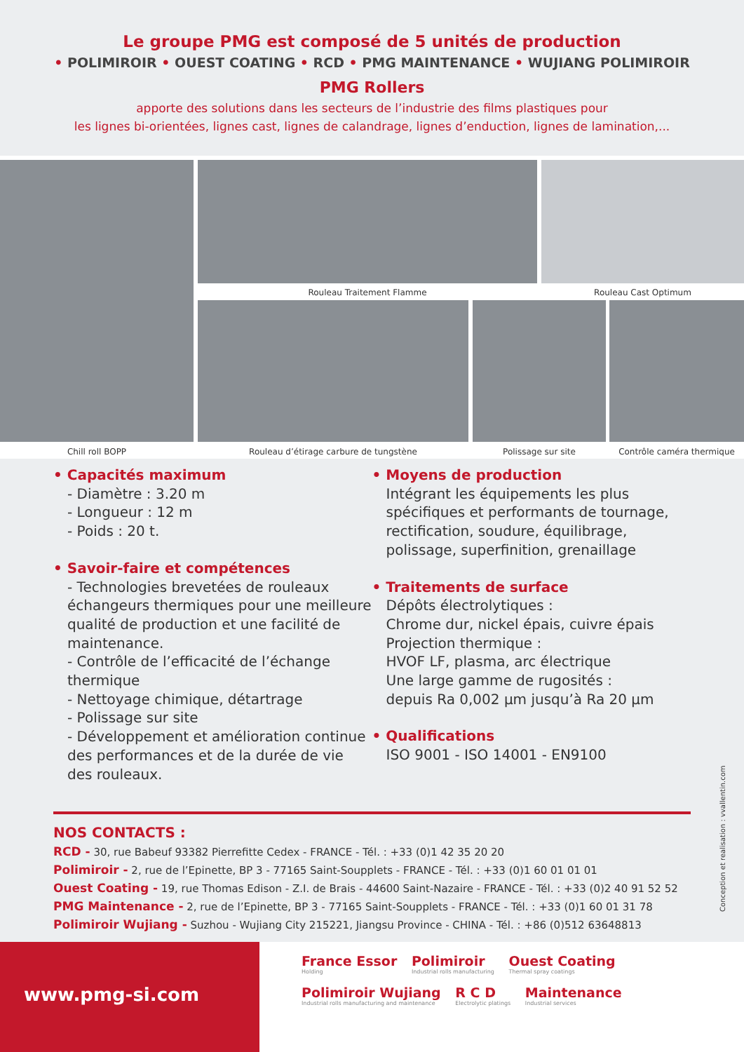Le groupe PMG est composé de 5 unités de production
• POLIMIROIR • OUEST COATING • RCD • PMG MAINTENANCE • WUJIANG POLIMIROIR
PMG Rollers
apporte des solutions dans les secteurs de l’industrie des films plastiques pour
les lignes bi-orientées, lignes cast, lignes de calandrage, lignes d’enduction, lignes de lamination,...
Rouleau Traitement Flamme Rouleau Cast Optimum
Chill roll BOPP Rouleau d’étirage carbure de tungstène Polissage sur site Contrôle caméra thermique
• Capacités maximum
- Diamètre : 3.20 m
- Longueur : 12 m
- Poids : 20 t.
• Savoir-faire et compétences
- Technologies brevetées de rouleaux échangeurs thermiques pour une meilleure qualité de production et une facilité de maintenance.
- Contrôle de l’efficacité de l’échange thermique
- Nettoyage chimique, détartrage
- Polissage sur site
- Développement et amélioration continue des performances et de la durée de vie des rouleaux.
• Moyens de production
Intégrant les équipements les plus spécifiques et performants de tournage, rectification, soudure, équilibrage, polissage, superfinition, grenaillage
• Traitements de surface
Dépôts électrolytiques :
Chrome dur, nickel épais, cuivre épais
Projection thermique :
HVOF LF, plasma, arc électrique
Une large gamme de rugosités :
depuis Ra 0,002 µm jusqu’à Ra 20 µm
• Qualifications
ISO 9001 - ISO 14001 - EN9100
NOS CONTACTS :
RCD - 30, rue Babeuf 93382 Pierrefitte Cedex - FRANCE - Tél. : +33 (0)1 42 35 20 20
Polimiroir - 2, rue de l’Epinette, BP 3 - 77165 Saint-Soupplets - FRANCE - Tél. : +33 (0)1 60 01 01 01
Ouest Coating - 19, rue Thomas Edison - Z.I. de Brais - 44600 Saint-Nazaire - FRANCE - Tél. : +33 (0)2 40 91 52 52
PMG Maintenance - 2, rue de l’Epinette, BP 3 - 77165 Saint-Soupplets - FRANCE - Tél. : +33 (0)1 60 01 31 78
Polimiroir Wujiang - Suzhou - Wujiang City 215221, Jiangsu Province - CHINA - Tél. : +86 (0)512 63648813
Conception et realisation : vvallentin.com
www.pmg-si.com
France Essor Holding
Polimiroir Industrial rolls manufacturing
Ouest Coating Thermal spray coatings
Polimiroir Wujiang Industrial rolls manufacturing and maintenance
R C D Electrolytic platings
Maintenance Industrial services